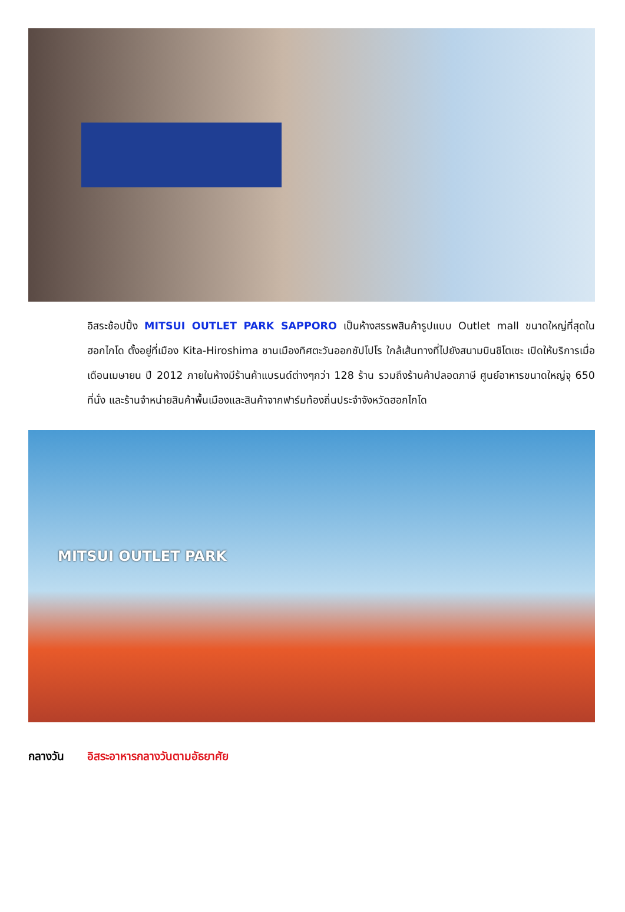อิสระช้อปปิ้ง MITSUI OUTLET PARK SAPPORO เป็นห้างสรรพสินค้ารูปแบบ Outlet mall ขนาดใหญ่ที่สุดในฮอกไกโด ตั้งอยู่ที่เมือง Kita-Hiroshima ชานเมืองทิศตะวันออกซัปโปโร ใกล้เส้นทางที่ไปยังสนามบินชิโตเซะ เปิดให้บริการเมื่อเดือนเมษายน ปี 2012 ภายในห้างมีร้านค้าแบรนด์ต่างๆกว่า 128 ร้าน รวมถึงร้านค้าปลอดภาษี ศูนย์อาหารขนาดใหญ่จุ 650 ที่นั่ง และร้านจำหน่ายสินค้าพื้นเมืองและสินค้าจากฟาร์มท้องถิ่นประจำจังหวัดฮอกไกโด
MITSUI OUTLET PARK
กลางวัน อิสระอาหารกลางวันตามอัธยาศัย